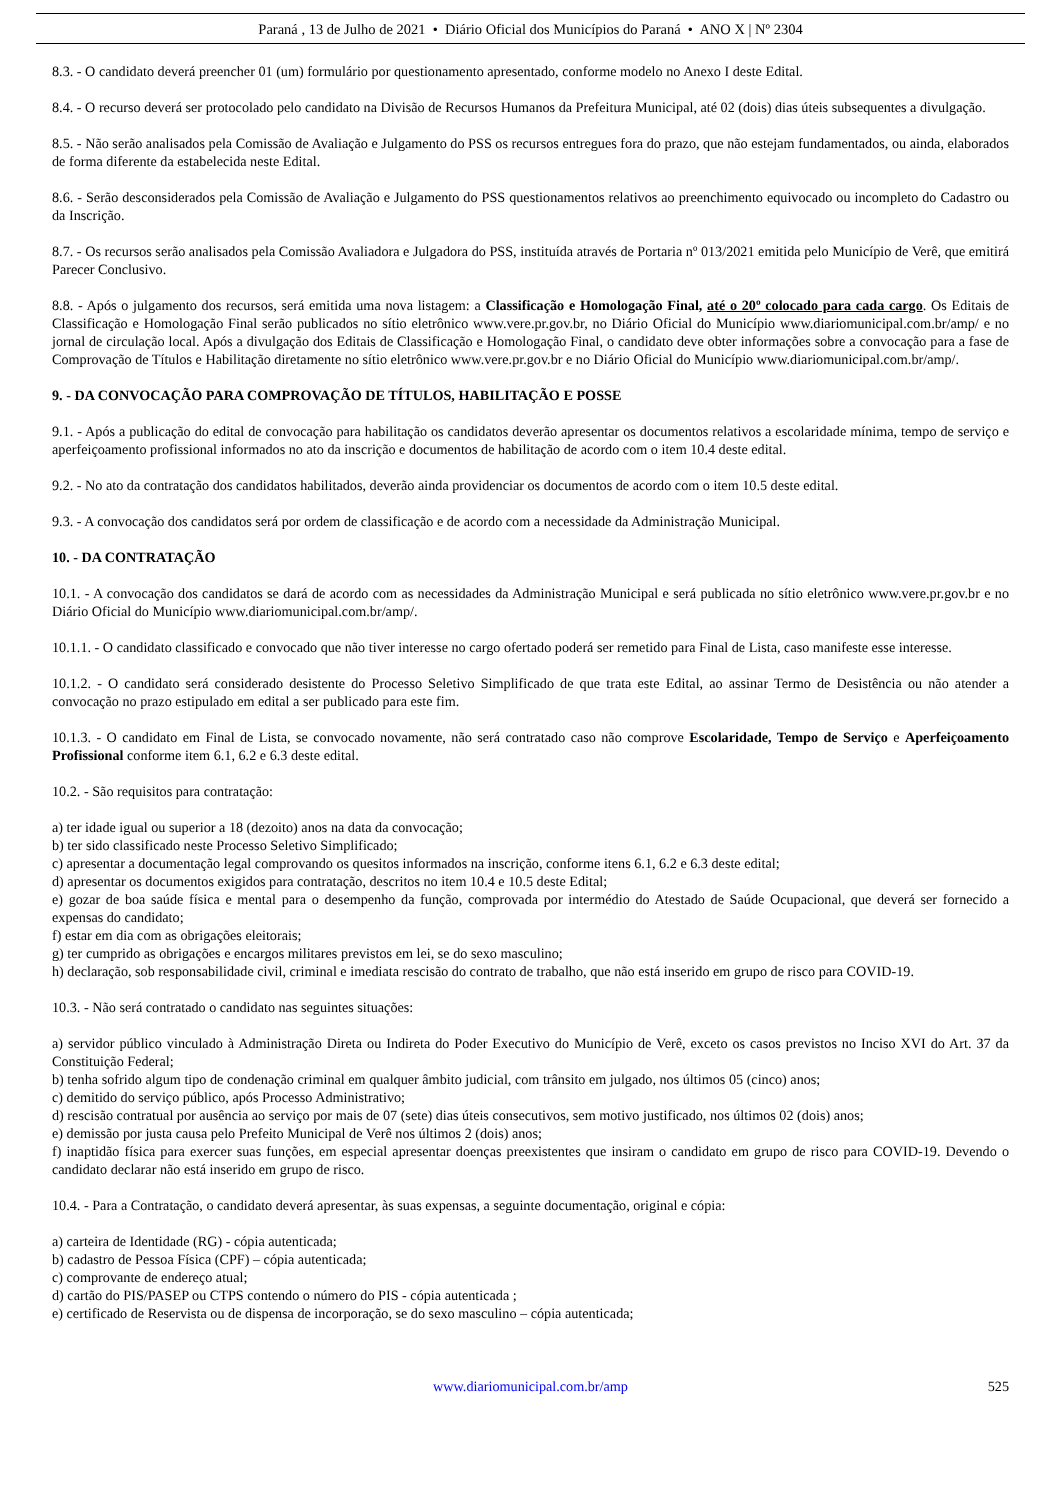Paraná , 13 de Julho de 2021 • Diário Oficial dos Municípios do Paraná • ANO X | Nº 2304
8.3. - O candidato deverá preencher 01 (um) formulário por questionamento apresentado, conforme modelo no Anexo I deste Edital.
8.4. - O recurso deverá ser protocolado pelo candidato na Divisão de Recursos Humanos da Prefeitura Municipal, até 02 (dois) dias úteis subsequentes a divulgação.
8.5. - Não serão analisados pela Comissão de Avaliação e Julgamento do PSS os recursos entregues fora do prazo, que não estejam fundamentados, ou ainda, elaborados de forma diferente da estabelecida neste Edital.
8.6. - Serão desconsiderados pela Comissão de Avaliação e Julgamento do PSS questionamentos relativos ao preenchimento equivocado ou incompleto do Cadastro ou da Inscrição.
8.7. - Os recursos serão analisados pela Comissão Avaliadora e Julgadora do PSS, instituída através de Portaria nº 013/2021 emitida pelo Município de Verê, que emitirá Parecer Conclusivo.
8.8. - Após o julgamento dos recursos, será emitida uma nova listagem: a Classificação e Homologação Final, até o 20º colocado para cada cargo. Os Editais de Classificação e Homologação Final serão publicados no sítio eletrônico www.vere.pr.gov.br, no Diário Oficial do Município www.diariomunicipal.com.br/amp/ e no jornal de circulação local. Após a divulgação dos Editais de Classificação e Homologação Final, o candidato deve obter informações sobre a convocação para a fase de Comprovação de Títulos e Habilitação diretamente no sítio eletrônico www.vere.pr.gov.br e no Diário Oficial do Município www.diariomunicipal.com.br/amp/.
9. - DA CONVOCAÇÃO PARA COMPROVAÇÃO DE TÍTULOS, HABILITAÇÃO E POSSE
9.1. - Após a publicação do edital de convocação para habilitação os candidatos deverão apresentar os documentos relativos a escolaridade mínima, tempo de serviço e aperfeiçoamento profissional informados no ato da inscrição e documentos de habilitação de acordo com o item 10.4 deste edital.
9.2. - No ato da contratação dos candidatos habilitados, deverão ainda providenciar os documentos de acordo com o item 10.5 deste edital.
9.3. - A convocação dos candidatos será por ordem de classificação e de acordo com a necessidade da Administração Municipal.
10. - DA CONTRATAÇÃO
10.1. - A convocação dos candidatos se dará de acordo com as necessidades da Administração Municipal e será publicada no sítio eletrônico www.vere.pr.gov.br e no Diário Oficial do Município www.diariomunicipal.com.br/amp/.
10.1.1. - O candidato classificado e convocado que não tiver interesse no cargo ofertado poderá ser remetido para Final de Lista, caso manifeste esse interesse.
10.1.2. - O candidato será considerado desistente do Processo Seletivo Simplificado de que trata este Edital, ao assinar Termo de Desistência ou não atender a convocação no prazo estipulado em edital a ser publicado para este fim.
10.1.3. - O candidato em Final de Lista, se convocado novamente, não será contratado caso não comprove Escolaridade, Tempo de Serviço e Aperfeiçoamento Profissional conforme item 6.1, 6.2 e 6.3 deste edital.
10.2. - São requisitos para contratação:
a) ter idade igual ou superior a 18 (dezoito) anos na data da convocação;
b) ter sido classificado neste Processo Seletivo Simplificado;
c) apresentar a documentação legal comprovando os quesitos informados na inscrição, conforme itens 6.1, 6.2 e 6.3 deste edital;
d) apresentar os documentos exigidos para contratação, descritos no item 10.4 e 10.5 deste Edital;
e) gozar de boa saúde física e mental para o desempenho da função, comprovada por intermédio do Atestado de Saúde Ocupacional, que deverá ser fornecido a expensas do candidato;
f) estar em dia com as obrigações eleitorais;
g) ter cumprido as obrigações e encargos militares previstos em lei, se do sexo masculino;
h) declaração, sob responsabilidade civil, criminal e imediata rescisão do contrato de trabalho, que não está inserido em grupo de risco para COVID-19.
10.3. - Não será contratado o candidato nas seguintes situações:
a) servidor público vinculado à Administração Direta ou Indireta do Poder Executivo do Município de Verê, exceto os casos previstos no Inciso XVI do Art. 37 da Constituição Federal;
b) tenha sofrido algum tipo de condenação criminal em qualquer âmbito judicial, com trânsito em julgado, nos últimos 05 (cinco) anos;
c) demitido do serviço público, após Processo Administrativo;
d) rescisão contratual por ausência ao serviço por mais de 07 (sete) dias úteis consecutivos, sem motivo justificado, nos últimos 02 (dois) anos;
e) demissão por justa causa pelo Prefeito Municipal de Verê nos últimos 2 (dois) anos;
f) inaptidão física para exercer suas funções, em especial apresentar doenças preexistentes que insiram o candidato em grupo de risco para COVID-19. Devendo o candidato declarar não está inserido em grupo de risco.
10.4. - Para a Contratação, o candidato deverá apresentar, às suas expensas, a seguinte documentação, original e cópia:
a) carteira de Identidade (RG) - cópia autenticada;
b) cadastro de Pessoa Física (CPF) – cópia autenticada;
c) comprovante de endereço atual;
d) cartão do PIS/PASEP ou CTPS contendo o número do PIS - cópia autenticada ;
e) certificado de Reservista ou de dispensa de incorporação, se do sexo masculino – cópia autenticada;
www.diariomunicipal.com.br/amp 525